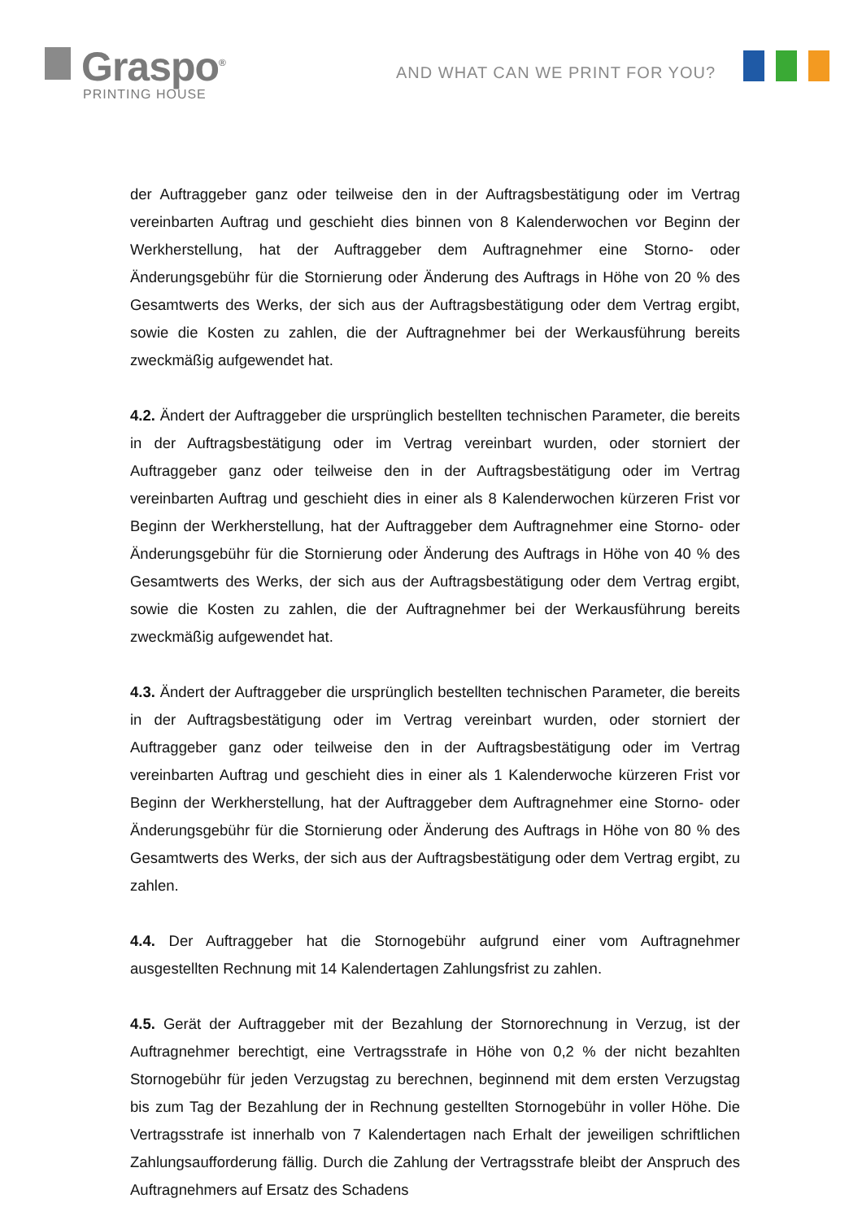Graspo<sup>®</sup>
PRINTING HOUSE
AND WHAT CAN WE PRINT FOR YOU?
der Auftraggeber ganz oder teilweise den in der Auftragsbestätigung oder im Vertrag vereinbarten Auftrag und geschieht dies binnen von 8 Kalenderwochen vor Beginn der Werkherstellung, hat der Auftraggeber dem Auftragnehmer eine Storno- oder Änderungsgebühr für die Stornierung oder Änderung des Auftrags in Höhe von 20 % des Gesamtwerts des Werks, der sich aus der Auftragsbestätigung oder dem Vertrag ergibt, sowie die Kosten zu zahlen, die der Auftragnehmer bei der Werkausführung bereits zweckmäßig aufgewendet hat.
4.2. Ändert der Auftraggeber die ursprünglich bestellten technischen Parameter, die bereits in der Auftragsbestätigung oder im Vertrag vereinbart wurden, oder storniert der Auftraggeber ganz oder teilweise den in der Auftragsbestätigung oder im Vertrag vereinbarten Auftrag und geschieht dies in einer als 8 Kalenderwochen kürzeren Frist vor Beginn der Werkherstellung, hat der Auftraggeber dem Auftragnehmer eine Storno- oder Änderungsgebühr für die Stornierung oder Änderung des Auftrags in Höhe von 40 % des Gesamtwerts des Werks, der sich aus der Auftragsbestätigung oder dem Vertrag ergibt, sowie die Kosten zu zahlen, die der Auftragnehmer bei der Werkausführung bereits zweckmäßig aufgewendet hat.
4.3. Ändert der Auftraggeber die ursprünglich bestellten technischen Parameter, die bereits in der Auftragsbestätigung oder im Vertrag vereinbart wurden, oder storniert der Auftraggeber ganz oder teilweise den in der Auftragsbestätigung oder im Vertrag vereinbarten Auftrag und geschieht dies in einer als 1 Kalenderwoche kürzeren Frist vor Beginn der Werkherstellung, hat der Auftraggeber dem Auftragnehmer eine Storno- oder Änderungsgebühr für die Stornierung oder Änderung des Auftrags in Höhe von 80 % des Gesamtwerts des Werks, der sich aus der Auftragsbestätigung oder dem Vertrag ergibt, zu zahlen.
4.4. Der Auftraggeber hat die Stornogebühr aufgrund einer vom Auftragnehmer ausgestellten Rechnung mit 14 Kalendertagen Zahlungsfrist zu zahlen.
4.5. Gerät der Auftraggeber mit der Bezahlung der Stornorechnung in Verzug, ist der Auftragnehmer berechtigt, eine Vertragsstrafe in Höhe von 0,2 % der nicht bezahlten Stornogebühr für jeden Verzugstag zu berechnen, beginnend mit dem ersten Verzugstag bis zum Tag der Bezahlung der in Rechnung gestellten Stornogebühr in voller Höhe. Die Vertragsstrafe ist innerhalb von 7 Kalendertagen nach Erhalt der jeweiligen schriftlichen Zahlungsaufforderung fällig. Durch die Zahlung der Vertragsstrafe bleibt der Anspruch des Auftragnehmers auf Ersatz des Schadens